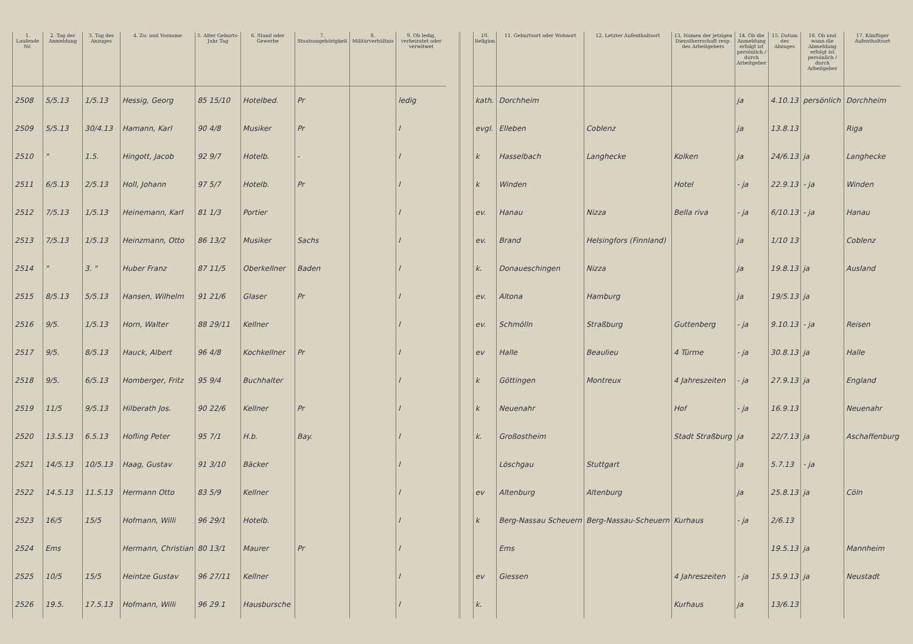| 1. Laufende Nr. | 2. Tag der Anmeldung | 3. Tag des Anzuges | 4. Zu- und Vorname | 5. Alter Geburts- Jahr Tag | 6. Stand oder Gewerbe | 7. Staatsangehörigkeit | 8. Militärverhältnis | 9. Ob ledig, verheiratet oder verwitwet |
| --- | --- | --- | --- | --- | --- | --- | --- | --- |
| 2508 | 5/5.13 | 1/5.13 | Hessig, Georg | 85 15/10 | Hotelbed. | Pr | | ledig |
| 2509 | 5/5.13 | 30/4.13 | Hamann, Karl | 90 4/8 | Musiker | Pr | | l |
| 2510 | " | 1.5. | Hingott, Jacob | 92 9/7 | Hotelb. | - | | l |
| 2511 | 6/5.13 | 2/5.13 | Holl, Johann | 97 5/7 | Hotelb. | Pr | | l |
| 2512 | 7/5.13 | 1/5.13 | Heinemann, Karl | 81 1/3 | Portier | | | l |
| 2513 | 7/5.13 | 1/5.13 | Heinzmann, Otto | 86 13/2 | Musiker | Sachs | | l |
| 2514 | " | 3. " | Huber Franz | 87 11/5 | Oberkellner | Baden | | l |
| 2515 | 8/5.13 | 5/5.13 | Hansen, Wilhelm | 91 21/6 | Glaser | Pr | | l |
| 2516 | 9/5. | 1/5.13 | Horn, Walter | 88 29/11 | Kellner | | | l |
| 2517 | 9/5. | 8/5.13 | Hauck, Albert | 96 4/8 | Kochkellner | Pr | | l |
| 2518 | 9/5. | 6/5.13 | Homberger, Fritz | 95 9/4 | Buchhalter | | | l |
| 2519 | 11/5 | 9/5.13 | Hilberath Jos. | 90 22/6 | Kellner | Pr | | l |
| 2520 | 13.5.13 | 6.5.13 | Hofling Peter | 95 7/1 | H.b. | Bay. | | l |
| 2521 | 14/5.13 | 10/5.13 | Haag, Gustav | 91 3/10 | Bäcker | | | l |
| 2522 | 14.5.13 | 11.5.13 | Hermann Otto | 83 5/9 | Kellner | | | l |
| 2523 | 16/5 | 15/5 | Hofmann, Willi | 96 29/1 | Hotelb. | | | l |
| 2524 | Ems | | Hermann, Christian | 80 13/1 | Maurer | Pr | | l |
| 2525 | 10/5 | 15/5 | Heintze Gustav | 96 27/11 | Kellner | | | l |
| 2526 | 19.5. | 17.5.13 | Hofmann, Willi | 96 29.1 | Hausbursche | | | l |
| 10. Religion | 11. Geburtsort oder Wohnort | 12. Letzter Aufenthaltsort | 13. Namen der jetzigen Dienstherrschaft resp. des Arbeitgebers | 14. Ob die Anmeldung erfolgt ist persönlich / durch Arbeitgeber | 15. Datum des Abzuges | 16. Ob und wann die Abmeldung erfolgt ist persönlich / durch Arbeitgeber | 17. Künftiger Aufenthaltsort |
| --- | --- | --- | --- | --- | --- | --- | --- |
| kath. | Dorchheim | | | ja | 4.10.13 | persönlich | Dorchheim |
| evgl. | Elleben | Coblenz | | ja | 13.8.13 | | Riga |
| k | Hasselbach | Langhecke | Kolken | ja | 24/6.13 | ja | Langhecke |
| k | Winden | | Hotel | - ja | 22.9.13 | - ja | Winden |
| ev. | Hanau | Nizza | Bella riva | - ja | 6/10.13 | - ja | Hanau |
| ev. | Brand | Helsingfors (Finnland) | | ja | 1/10 13 | | Coblenz |
| k. | Donaueschingen | Nizza | | ja | 19.8.13 | ja | Ausland |
| ev. | Altona | Hamburg | | ja | 19/5.13 | ja | |
| ev. | Schmölln | Straßburg | Guttenberg | - ja | 9.10.13 | - ja | Reisen |
| ev | Halle | Beaulieu | 4 Türme | - ja | 30.8.13 | ja | Halle |
| k | Göttingen | Montreux | 4 Jahreszeiten | - ja | 27.9.13 | ja | England |
| k | Neuenahr | | Hof | - ja | 16.9.13 | | Neuenahr |
| k. | Großostheim | | Stadt Straßburg | ja | 22/7.13 | ja | Aschaffenburg |
| | Löschgau | Stuttgart | | ja | 5.7.13 | - ja | |
| ev | Altenburg | Altenburg | | ja | 25.8.13 | ja | Cöln |
| k | Berg-Nassau Scheuern | Berg-Nassau-Scheuern | Kurhaus | - ja | 2/6.13 | | |
| | Ems | | | | 19.5.13 | ja | Mannheim |
| ev | Giessen | | 4 Jahreszeiten | - ja | 15.9.13 | ja | Neustadt |
| k. | | | Kurhaus | ja | 13/6.13 | | |